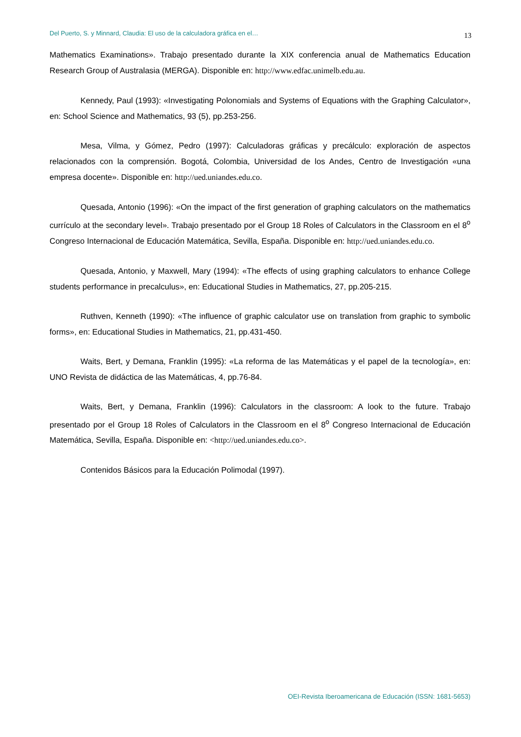Del Puerto, S. y Minnard, Claudia: El uso de la calculadora gráfica en el… 13
Mathematics Examinations». Trabajo presentado durante la XIX conferencia anual de Mathematics Education Research Group of Australasia (MERGA). Disponible en: http://www.edfac.unimelb.edu.au.
Kennedy, Paul (1993): «Investigating Polonomials and Systems of Equations with the Graphing Calculator», en: School Science and Mathematics, 93 (5), pp.253-256.
Mesa, Vilma, y Gómez, Pedro (1997): Calculadoras gráficas y precálculo: exploración de aspectos relacionados con la comprensión. Bogotá, Colombia, Universidad de los Andes, Centro de Investigación «una empresa docente». Disponible en: http://ued.uniandes.edu.co.
Quesada, Antonio (1996): «On the impact of the first generation of graphing calculators on the mathematics currículo at the secondary level». Trabajo presentado por el Group 18 Roles of Calculators in the Classroom en el 8<sup>o</sup> Congreso Internacional de Educación Matemática, Sevilla, España. Disponible en: http://ued.uniandes.edu.co.
Quesada, Antonio, y Maxwell, Mary (1994): «The effects of using graphing calculators to enhance College students performance in precalculus», en: Educational Studies in Mathematics, 27, pp.205-215.
Ruthven, Kenneth (1990): «The influence of graphic calculator use on translation from graphic to symbolic forms», en: Educational Studies in Mathematics, 21, pp.431-450.
Waits, Bert, y Demana, Franklin (1995): «La reforma de las Matemáticas y el papel de la tecnología», en: UNO Revista de didáctica de las Matemáticas, 4, pp.76-84.
Waits, Bert, y Demana, Franklin (1996): Calculators in the classroom: A look to the future. Trabajo presentado por el Group 18 Roles of Calculators in the Classroom en el 8<sup>o</sup> Congreso Internacional de Educación Matemática, Sevilla, España. Disponible en: <http://ued.uniandes.edu.co>.
Contenidos Básicos para la Educación Polimodal (1997).
OEI-Revista Iberoamericana de Educación (ISSN: 1681-5653)